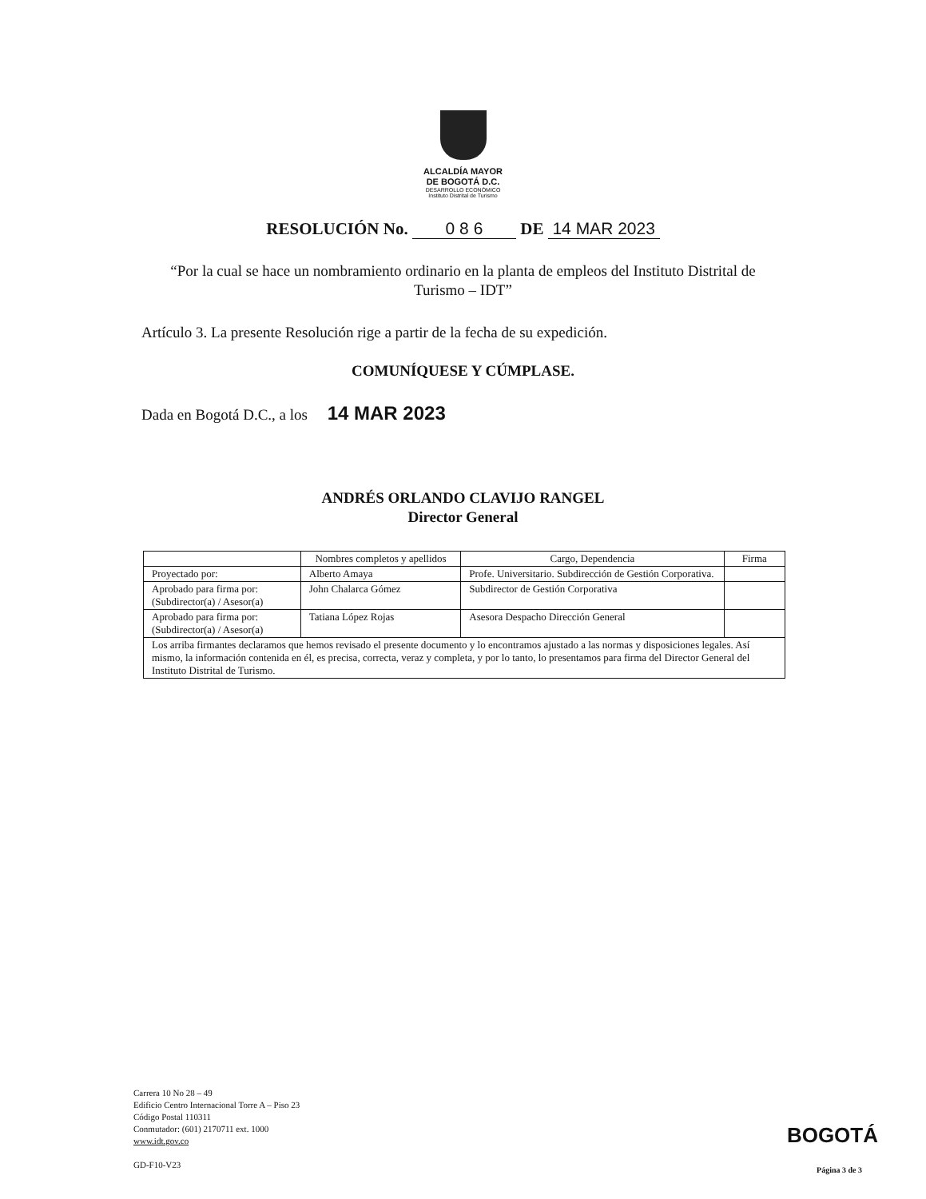ALCALDÍA MAYOR
DE BOGOTÁ D.C.
DESARROLLO ECONÓMICO
Instituto Distrital de Turismo
RESOLUCIÓN No. 0 8 6 DE 14 MAR 2023
“Por la cual se hace un nombramiento ordinario en la planta de empleos del Instituto Distrital de Turismo – IDT”
Artículo 3. La presente Resolución rige a partir de la fecha de su expedición.
COMUNÍQUESE Y CÚMPLASE.
Dada en Bogotá D.C., a los 14 MAR 2023
ANDRÉS ORLANDO CLAVIJO RANGEL
Director General
| | Nombres completos y apellidos | Cargo, Dependencia | Firma |
| --- | --- | --- | --- |
| Proyectado por: | Alberto Amaya | Profe. Universitario. Subdirección de Gestión Corporativa. | |
| Aprobado para firma por: (Subdirector(a) / Asesor(a) | John Chalarca Gómez | Subdirector de Gestión Corporativa | |
| Aprobado para firma por: (Subdirector(a) / Asesor(a) | Tatiana López Rojas | Asesora Despacho Dirección General | |
| Los arriba firmantes declaramos que hemos revisado el presente documento y lo encontramos ajustado a las normas y disposiciones legales. Así mismo, la información contenida en él, es precisa, correcta, veraz y completa, y por lo tanto, lo presentamos para firma del Director General del Instituto Distrital de Turismo. | | | |
Carrera 10 No 28 – 49
Edificio Centro Internacional Torre A – Piso 23
Código Postal 110311
Conmutador: (601) 2170711 ext. 1000
www.idt.gov.co
GD-F10-V23
BOGOTÁ
Página 3 de 3